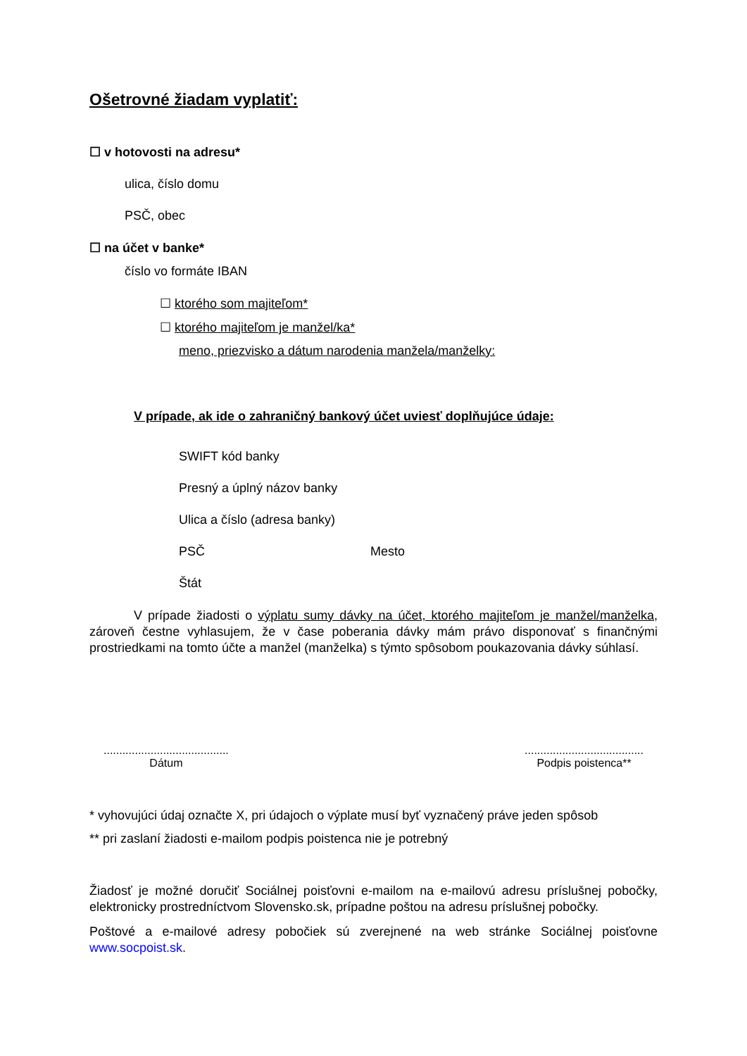Ošetrovné žiadam vyplatiť:
☐ v hotovosti na adresu*
ulica, číslo domu
PSČ, obec
☐ na účet v banke*
číslo vo formáte IBAN
☐ ktorého som majiteľom*
☐ ktorého majiteľom je manžel/ka*
meno, priezvisko a dátum narodenia manžela/manželky:
V prípade, ak ide o zahraničný bankový účet uviesť doplňujúce údaje:
SWIFT kód banky
Presný a úplný názov banky
Ulica a číslo (adresa banky)
PSČ Mesto
Štát
V prípade žiadosti o výplatu sumy dávky na účet, ktorého majiteľom je manžel/manželka, zároveň čestne vyhlasujem, že v čase poberania dávky mám právo disponovať s finančnými prostriedkami na tomto účte a manžel (manželka) s týmto spôsobom poukazovania dávky súhlasí.
........................................
Dátum
......................................
Podpis poistenca**
* vyhovujúci údaj označte X, pri údajoch o výplate musí byť vyznačený práve jeden spôsob
** pri zaslaní žiadosti e-mailom podpis poistenca nie je potrebný
Žiadosť je možné doručiť Sociálnej poisťovni e-mailom na e-mailovú adresu príslušnej pobočky, elektronicky prostredníctvom Slovensko.sk, prípadne poštou na adresu príslušnej pobočky.
Poštové a e-mailové adresy pobočiek sú zverejnené na web stránke Sociálnej poisťovne www.socpoist.sk.